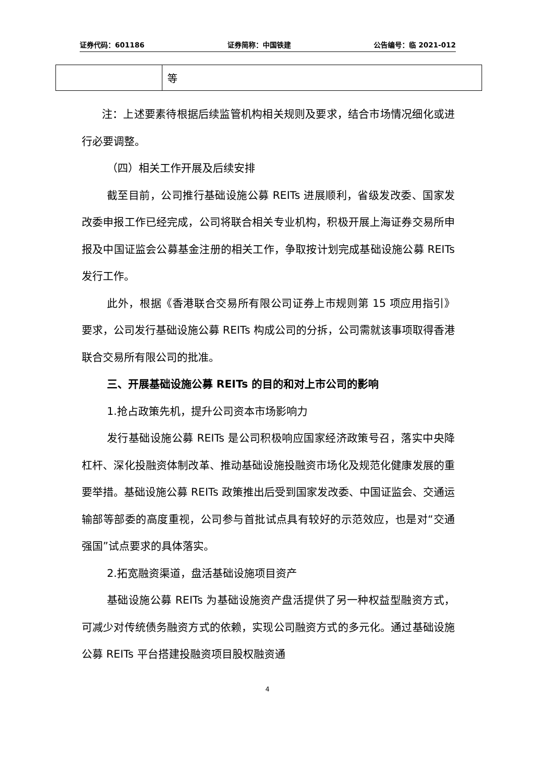证券代码：601186 证券简称：中国铁建 公告编号：临 2021-012
| | 等 |
注：上述要素待根据后续监管机构相关规则及要求，结合市场情况细化或进行必要调整。
（四）相关工作开展及后续安排
截至目前，公司推行基础设施公募 REITs 进展顺利，省级发改委、国家发改委申报工作已经完成，公司将联合相关专业机构，积极开展上海证券交易所申报及中国证监会公募基金注册的相关工作，争取按计划完成基础设施公募 REITs 发行工作。
此外，根据《香港联合交易所有限公司证券上市规则第 15 项应用指引》要求，公司发行基础设施公募 REITs 构成公司的分拆，公司需就该事项取得香港联合交易所有限公司的批准。
三、开展基础设施公募 REITs 的目的和对上市公司的影响
1.抢占政策先机，提升公司资本市场影响力
发行基础设施公募 REITs 是公司积极响应国家经济政策号召，落实中央降杠杆、深化投融资体制改革、推动基础设施投融资市场化及规范化健康发展的重要举措。基础设施公募 REITs 政策推出后受到国家发改委、中国证监会、交通运输部等部委的高度重视，公司参与首批试点具有较好的示范效应，也是对“交通强国”试点要求的具体落实。
2.拓宽融资渠道，盘活基础设施项目资产
基础设施公募 REITs 为基础设施资产盘活提供了另一种权益型融资方式，可减少对传统债务融资方式的依赖，实现公司融资方式的多元化。通过基础设施公募 REITs 平台搭建投融资项目股权融资通
4